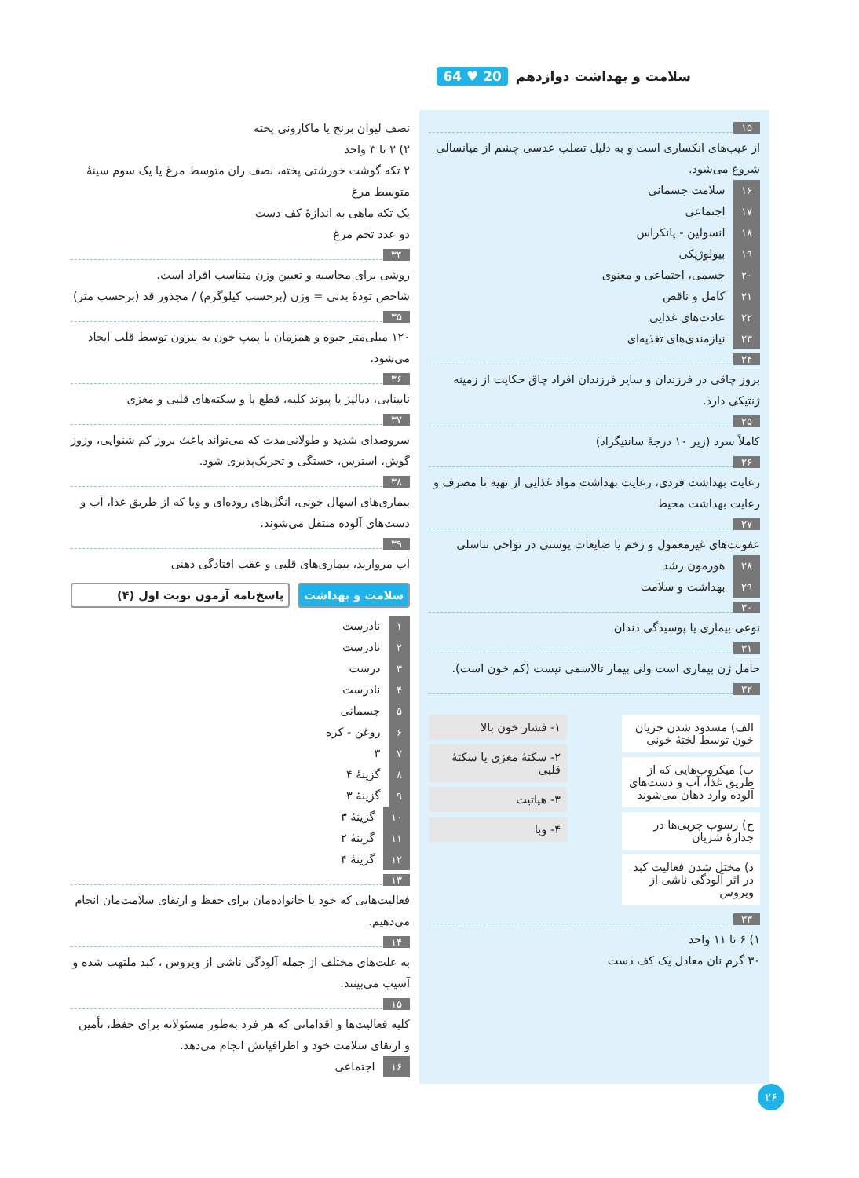سلامت و بهداشت دوازدهم 20 ♥ 64
۱۵
از عیب‌های انکساری است و به دلیل تصلب عدسی چشم از میانسالی شروع می‌شود.
۱۶ سلامت جسمانی
۱۷ اجتماعی
۱۸ انسولین - پانکراس
۱۹ بیولوژیکی
۲۰ جسمی، اجتماعی و معنوی
۲۱ کامل و ناقص
۲۲ عادت‌های غذایی
۲۳ نیازمندی‌های تغذیه‌ای
۲۴
بروز چاقی در فرزندان و سایر فرزندان افراد چاق حکایت از زمینه ژنتیکی دارد.
۲۵
کاملاً سرد (زیر ۱۰ درجهٔ سانتیگراد)
۲۶
رعایت بهداشت فردی، رعایت بهداشت مواد غذایی از تهیه تا مصرف و رعایت بهداشت محیط
۲۷
عفونت‌های غیرمعمول و زخم یا ضایعات پوستی در نواحی تناسلی
۲۸ هورمون رشد
۲۹ بهداشت و سلامت
۳۰
نوعی بیماری یا پوسیدگی دندان
۳۱
حامل ژن بیماری است ولی بیمار تالاسمی نیست (کم خون است).
۳۲
الف) مسدود شدن جریان خون توسط لختهٔ خونی
ب) میکروب‌هایی که از طریق غذا، آب و دست‌های آلوده وارد دهان می‌شوند
ج) رسوب چربی‌ها در جدارهٔ شریان
د) مختل شدن فعالیت کبد در اثر آلودگی ناشی از ویروس
۱- فشار خون بالا
۲- سکتهٔ مغزی یا سکتهٔ قلبی
۳- هپاتیت
۴- وبا
۳۳
۱) ۶ تا ۱۱ واحد
۳۰ گرم نان معادل یک کف دست
نصف لیوان برنج یا ماکارونی پخته
۲) ۲ تا ۳ واحد
۲ تکه گوشت خورشتی پخته، نصف ران متوسط مرغ یا یک سوم سینهٔ متوسط مرغ
یک تکه ماهی به اندازهٔ کف دست
دو عدد تخم مرغ
۳۴
روشی برای محاسبه و تعیین وزن متناسب افراد است.
شاخص تودهٔ بدنی = وزن (برحسب کیلوگرم) / مجذور قد (برحسب متر)
۳۵
۱۲۰ میلی‌متر جیوه و همزمان با پمپ خون به بیرون توسط قلب ایجاد می‌شود.
۳۶
نابینایی، دیالیز یا پیوند کلیه، قطع پا و سکته‌های قلبی و مغزی
۳۷
سروصدای شدید و طولانی‌مدت که می‌تواند باعث بروز کم شنوایی، وزوز گوش، استرس، خستگی و تحریک‌پذیری شود.
۳۸
بیماری‌های اسهال خونی، انگل‌های روده‌ای و وبا که از طریق غذا، آب و دست‌های آلوده منتقل می‌شوند.
۳۹
آب مروارید، بیماری‌های قلبی و عقب افتادگی ذهنی
سلامت و بهداشت پاسخ‌نامه آزمون نوبت اول (۴)
۱ نادرست
۲ نادرست
۳ درست
۴ نادرست
۵ جسمانی
۶ روغن - کره
۷ ۳
۸ گزینهٔ ۴
۹ گزینهٔ ۳
۱۰ گزینهٔ ۳
۱۱ گزینهٔ ۲
۱۲ گزینهٔ ۴
۱۳
فعالیت‌هایی که خود یا خانواده‌مان برای حفظ و ارتقای سلامت‌مان انجام می‌دهیم.
۱۴
به علت‌های مختلف از جمله آلودگی ناشی از ویروس ، کبد ملتهب شده و آسیب می‌بینند.
۱۵
کلیه فعالیت‌ها و اقداماتی که هر فرد به‌طور مسئولانه برای حفظ، تأمین و ارتقای سلامت خود و اطرافیانش انجام می‌دهد.
۱۶ اجتماعی
۲۶